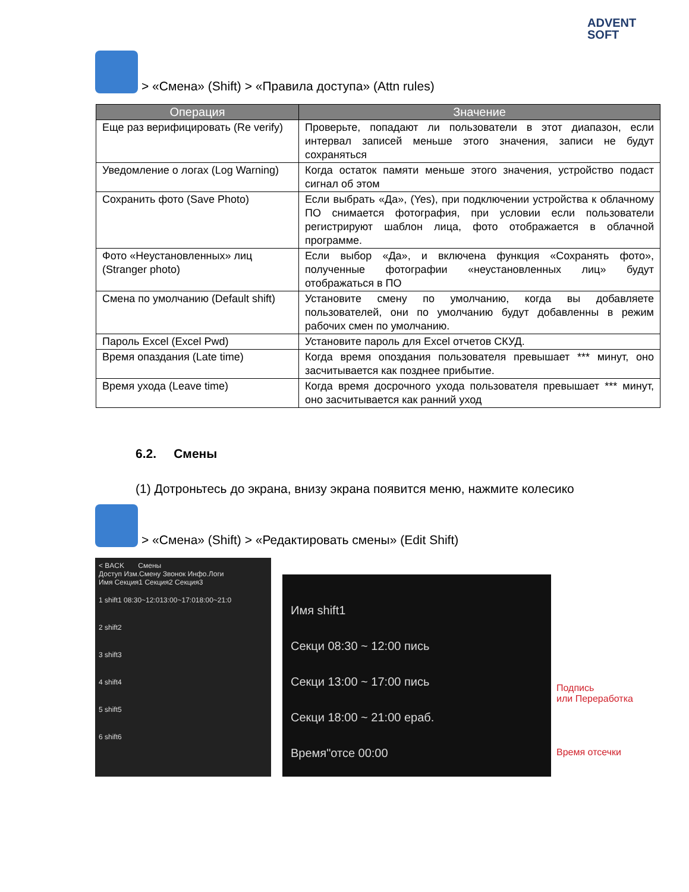ADVENT
SOFT
> «Смена» (Shift) > «Правила доступа» (Attn rules)
| Операция | Значение |
| --- | --- |
| Еще раз верифицировать (Re verify) | Проверьте, попадают ли пользователи в этот диапазон, если интервал записей меньше этого значения, записи не будут сохраняться |
| Уведомление о логах (Log Warning) | Когда остаток памяти меньше этого значения, устройство подаст сигнал об этом |
| Сохранить фото (Save Photo) | Если выбрать «Да», (Yes), при подключении устройства к облачному ПО снимается фотография, при условии если пользователи регистрируют шаблон лица, фото отображается в облачной программе. |
| Фото «Неустановленных» лиц (Stranger photo) | Если выбор «Да», и включена функция «Сохранять фото», полученные фотографии «неустановленных лиц» будут отображаться в ПО |
| Смена по умолчанию (Default shift) | Установите смену по умолчанию, когда вы добавляете пользователей, они по умолчанию будут добавленны в режим рабочих смен по умолчанию. |
| Пароль Excel (Excel Pwd) | Установите пароль для Excel отчетов СКУД. |
| Время опаздания (Late time) | Когда время опоздания пользователя превышает *** минут, оно засчитывается как позднее прибытие. |
| Время ухода (Leave time) | Когда время досрочного ухода пользователя превышает *** минут, оно засчитывается как ранний уход |
6.2. Смены
(1) Дотроньтесь до экрана, внизу экрана появится меню, нажмите колесико
> «Смена» (Shift) > «Редактировать смены» (Edit Shift)
< BACK Смены
Доступ Изм.Смену Звонок Инфо.Логи
Имя Секция1 Секция2 Секция3
1 shift1 08:30~12:013:00~17:018:00~21:0
2 shift2
3 shift3
4 shift4
5 shift5
6 shift6
Имя shift1
Секци 08:30 ~ 12:00 пись
Секци 13:00 ~ 17:00 пись
Секци 18:00 ~ 21:00 ераб.
Время"отсе 00:00
Подпись
или Переработка
Время отсечки